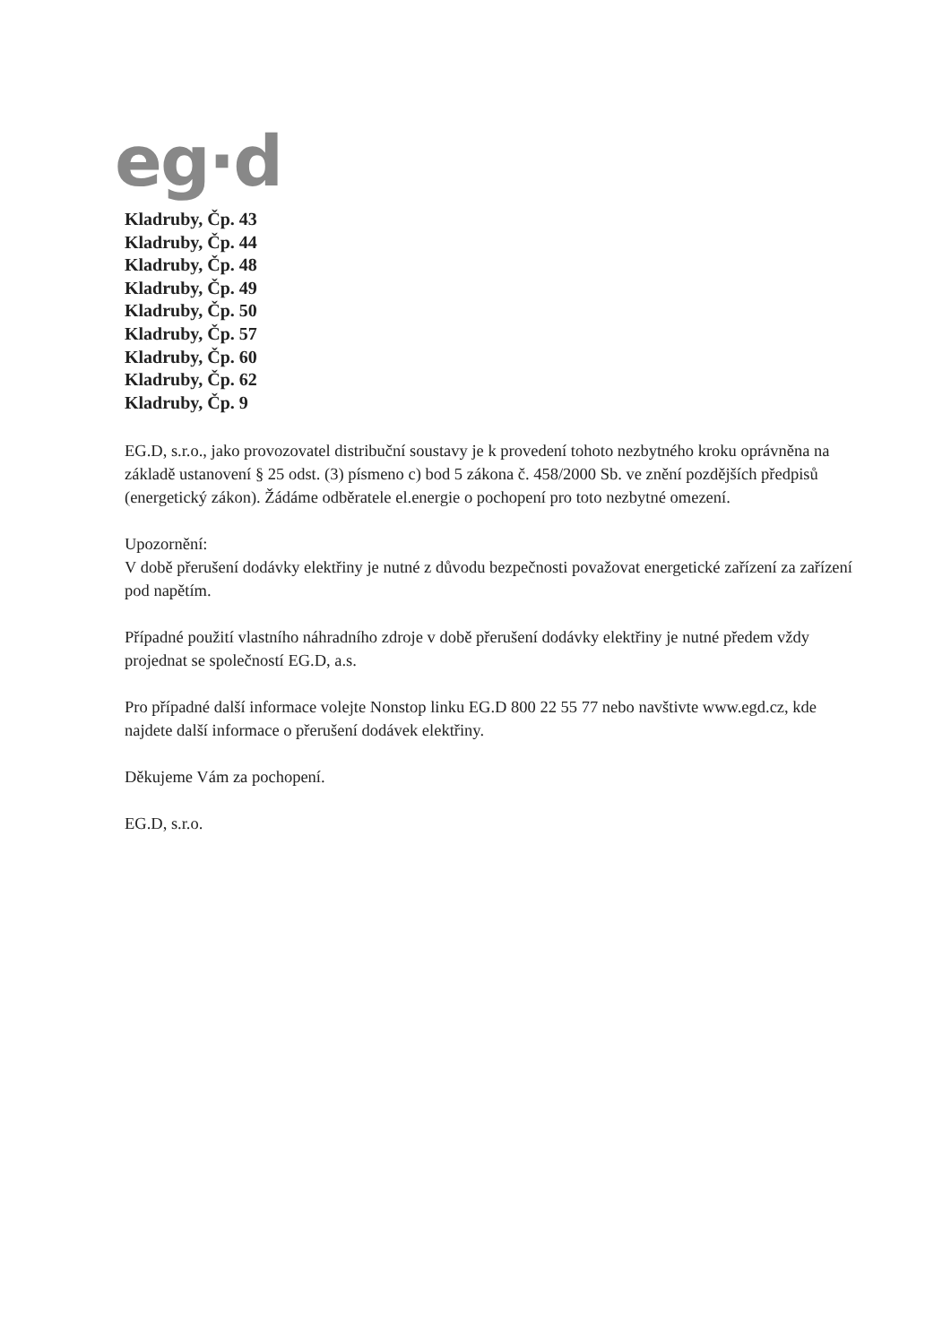eg·d
Kladruby, Čp. 43
Kladruby, Čp. 44
Kladruby, Čp. 48
Kladruby, Čp. 49
Kladruby, Čp. 50
Kladruby, Čp. 57
Kladruby, Čp. 60
Kladruby, Čp. 62
Kladruby, Čp. 9
EG.D, s.r.o., jako provozovatel distribuční soustavy je k provedení tohoto nezbytného kroku oprávněna na základě ustanovení § 25 odst. (3) písmeno c) bod 5 zákona č. 458/2000 Sb. ve znění pozdějších předpisů (energetický zákon). Žádáme odběratele el.energie o pochopení pro toto nezbytné omezení.
Upozornění:
V době přerušení dodávky elektřiny je nutné z důvodu bezpečnosti považovat energetické zařízení za zařízení pod napětím.
Případné použití vlastního náhradního zdroje v době přerušení dodávky elektřiny je nutné předem vždy projednat se společností EG.D, a.s.
Pro případné další informace volejte Nonstop linku EG.D 800 22 55 77 nebo navštivte www.egd.cz, kde najdete další informace o přerušení dodávek elektřiny.
Děkujeme Vám za pochopení.
EG.D, s.r.o.